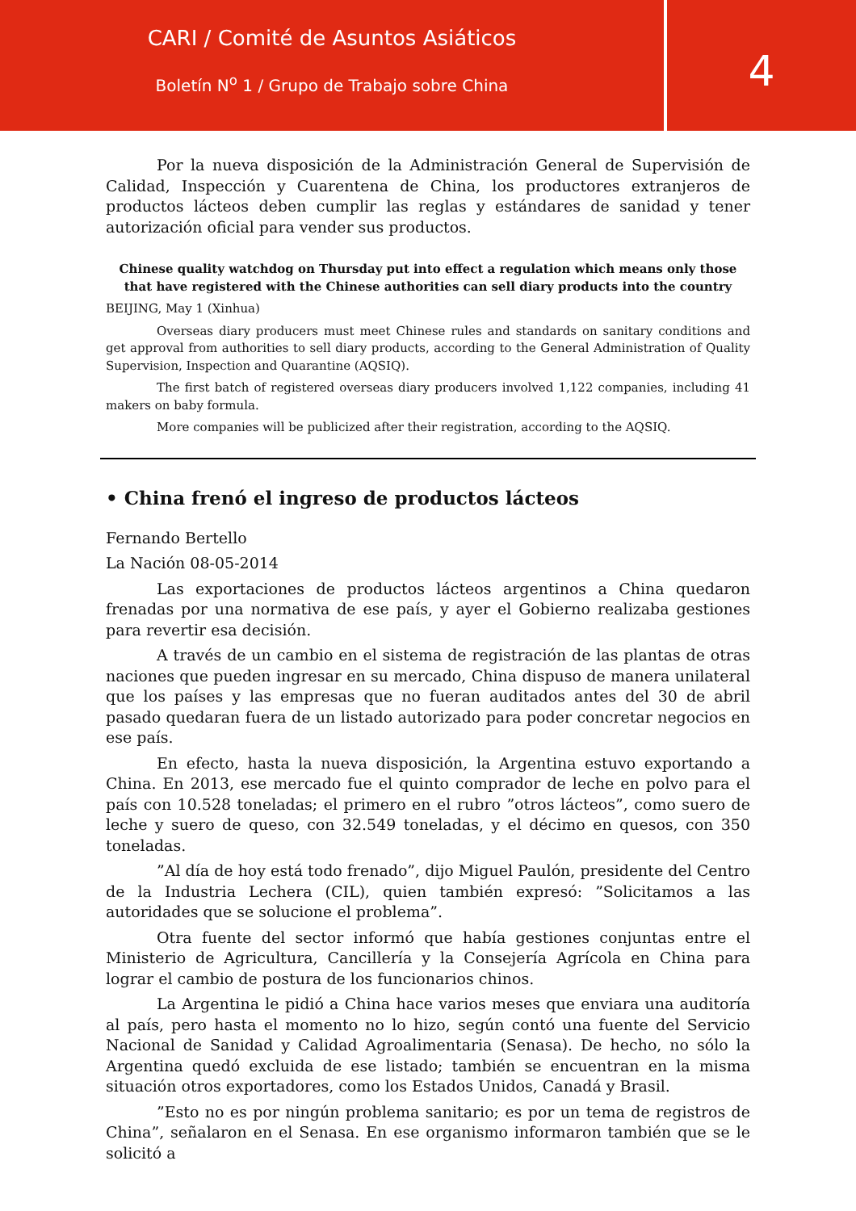CARI / Comité de Asuntos Asiáticos
Boletín N<sup>o</sup> 1 / Grupo de Trabajo sobre China
4
Por la nueva disposición de la Administración General de Supervisión de Calidad, Inspección y Cuarentena de China, los productores extranjeros de productos lácteos deben cumplir las reglas y estándares de sanidad y tener autorización oficial para vender sus productos.
Chinese quality watchdog on Thursday put into effect a regulation which means only those that have registered with the Chinese authorities can sell diary products into the country
BEIJING, May 1 (Xinhua)
Overseas diary producers must meet Chinese rules and standards on sanitary conditions and get approval from authorities to sell diary products, according to the General Administration of Quality Supervision, Inspection and Quarantine (AQSIQ).
The first batch of registered overseas diary producers involved 1,122 companies, including 41 makers on baby formula.
More companies will be publicized after their registration, according to the AQSIQ.
• China frenó el ingreso de productos lácteos
Fernando Bertello
La Nación 08-05-2014
Las exportaciones de productos lácteos argentinos a China quedaron frenadas por una normativa de ese país, y ayer el Gobierno realizaba gestiones para revertir esa decisión.
A través de un cambio en el sistema de registración de las plantas de otras naciones que pueden ingresar en su mercado, China dispuso de manera unilateral que los países y las empresas que no fueran auditados antes del 30 de abril pasado quedaran fuera de un listado autorizado para poder concretar negocios en ese país.
En efecto, hasta la nueva disposición, la Argentina estuvo exportando a China. En 2013, ese mercado fue el quinto comprador de leche en polvo para el país con 10.528 toneladas; el primero en el rubro ”otros lácteos”, como suero de leche y suero de queso, con 32.549 toneladas, y el décimo en quesos, con 350 toneladas.
”Al día de hoy está todo frenado”, dijo Miguel Paulón, presidente del Centro de la Industria Lechera (CIL), quien también expresó: ”Solicitamos a las autoridades que se solucione el problema”.
Otra fuente del sector informó que había gestiones conjuntas entre el Ministerio de Agricultura, Cancillería y la Consejería Agrícola en China para lograr el cambio de postura de los funcionarios chinos.
La Argentina le pidió a China hace varios meses que enviara una auditoría al país, pero hasta el momento no lo hizo, según contó una fuente del Servicio Nacional de Sanidad y Calidad Agroalimentaria (Senasa). De hecho, no sólo la Argentina quedó excluida de ese listado; también se encuentran en la misma situación otros exportadores, como los Estados Unidos, Canadá y Brasil.
”Esto no es por ningún problema sanitario; es por un tema de registros de China”, señalaron en el Senasa. En ese organismo informaron también que se le solicitó a